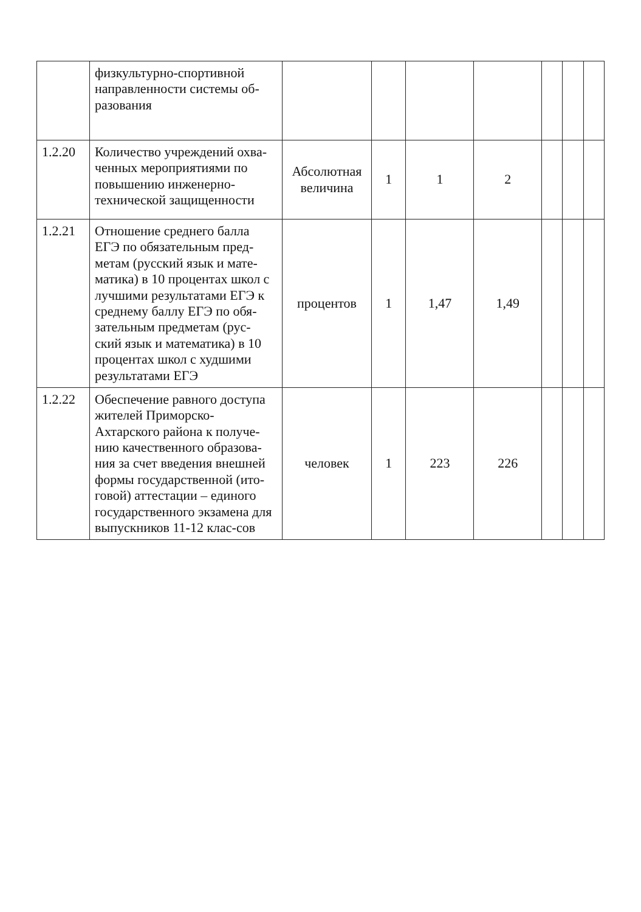| | физкультурно-спортивной направленности системы об-разования | | | | | | | |
| 1.2.20 | Количество учреждений охва-ченных мероприятиями по повышению инженерно-технической защищенности | Абсолютная величина | 1 | 1 | 2 | | | |
| 1.2.21 | Отношение среднего балла ЕГЭ по обязательным пред-метам (русский язык и мате-матика) в 10 процентах школ с лучшими результатами ЕГЭ к среднему баллу ЕГЭ по обя-зательным предметам (рус-ский язык и математика) в 10 процентах школ с худшими результатами ЕГЭ | процентов | 1 | 1,47 | 1,49 | | | |
| 1.2.22 | Обеспечение равного доступа жителей Приморско-Ахтарского района к получе-нию качественного образова-ния за счет введения внешней формы государственной (ито-говой) аттестации – единого государственного экзамена для выпускников 11-12 клас-сов | человек | 1 | 223 | 226 | | | |